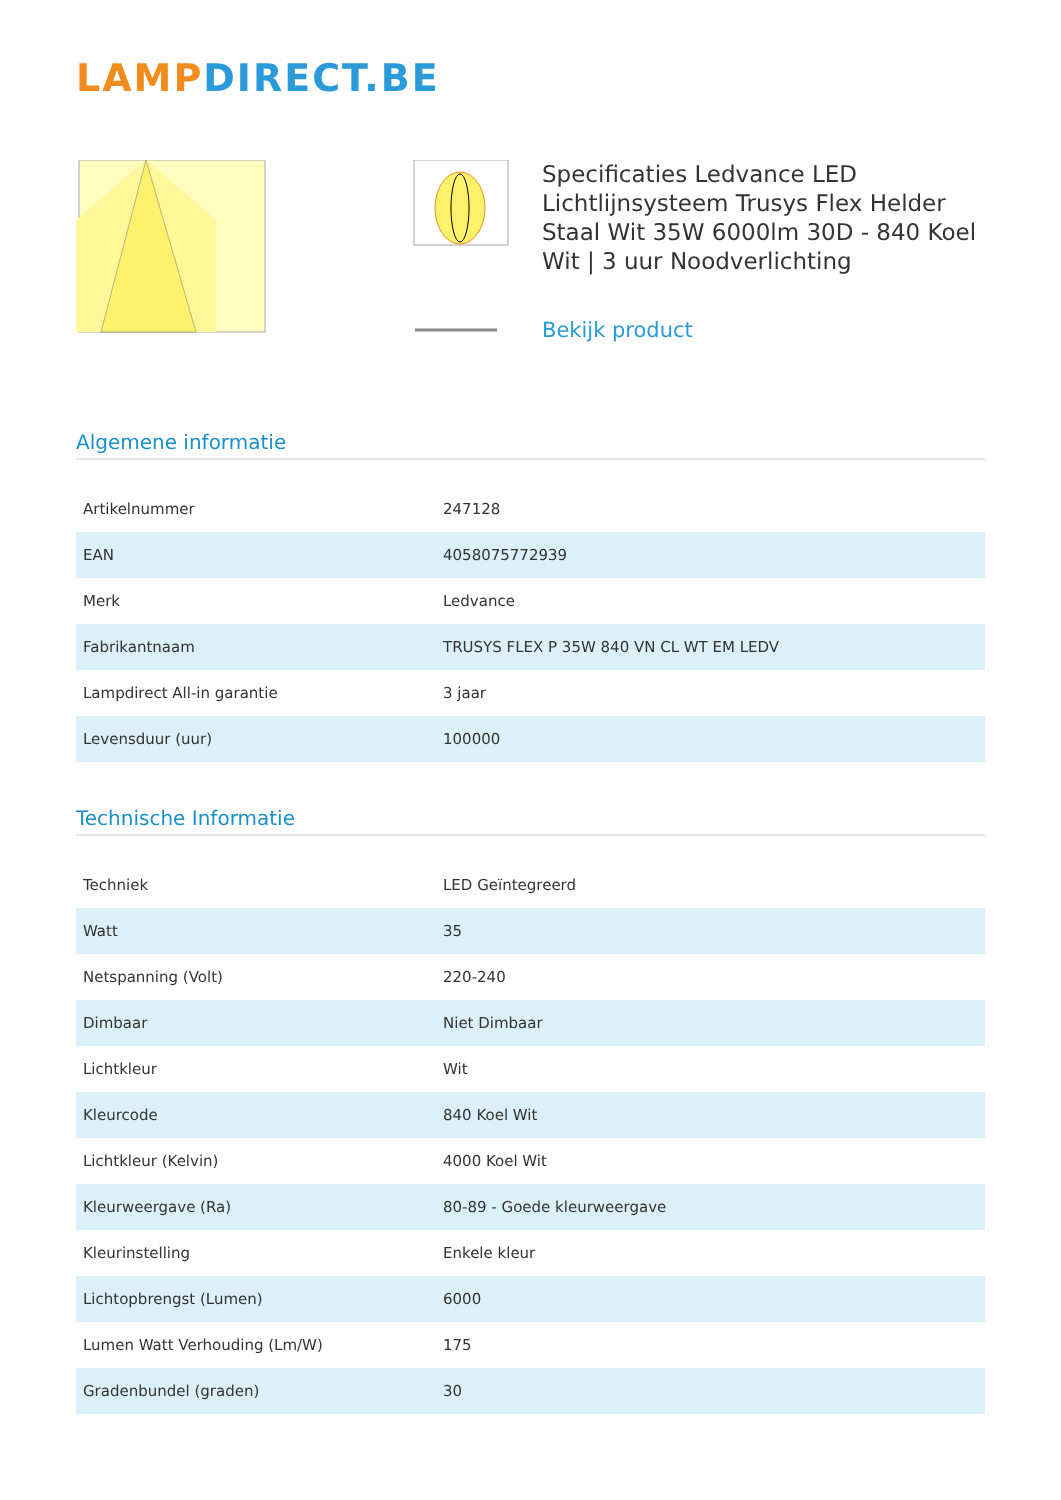LAMP DIRECT.BE
Specificaties Ledvance LED Lichtlijnsysteem Trusys Flex Helder Staal Wit 35W 6000lm 30D - 840 Koel Wit | 3 uur Noodverlichting
Bekijk product
Algemene informatie
| Artikelnummer | 247128 |
| EAN | 4058075772939 |
| Merk | Ledvance |
| Fabrikantnaam | TRUSYS FLEX P 35W 840 VN CL WT EM LEDV |
| Lampdirect All-in garantie | 3 jaar |
| Levensduur (uur) | 100000 |
Technische Informatie
| Techniek | LED Geïntegreerd |
| Watt | 35 |
| Netspanning (Volt) | 220-240 |
| Dimbaar | Niet Dimbaar |
| Lichtkleur | Wit |
| Kleurcode | 840 Koel Wit |
| Lichtkleur (Kelvin) | 4000 Koel Wit |
| Kleurweergave (Ra) | 80-89 - Goede kleurweergave |
| Kleurinstelling | Enkele kleur |
| Lichtopbrengst (Lumen) | 6000 |
| Lumen Watt Verhouding (Lm/W) | 175 |
| Gradenbundel (graden) | 30 |